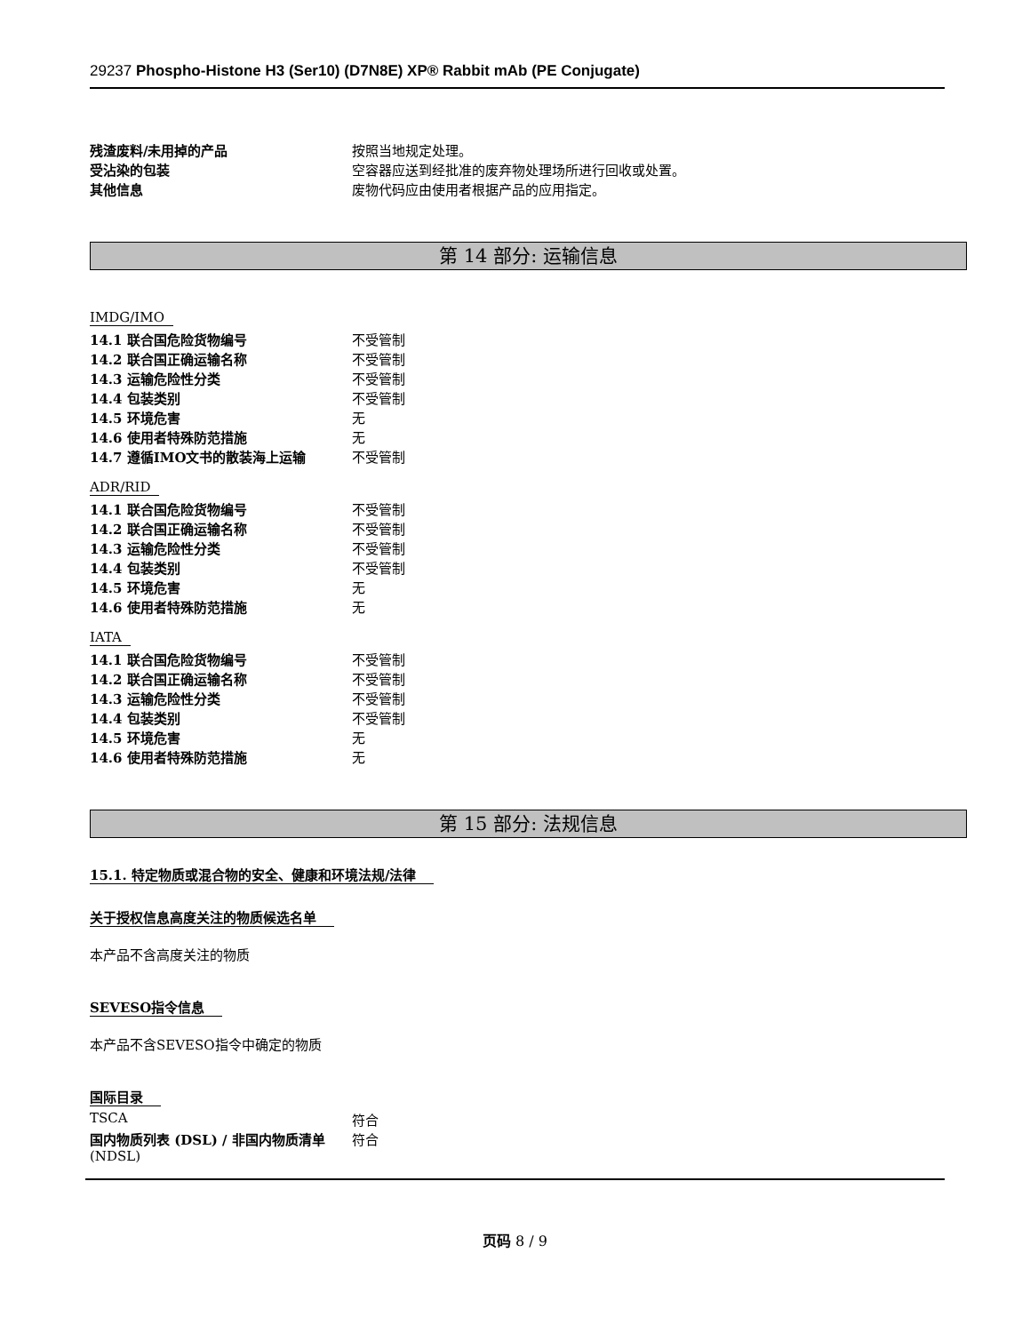29237 Phospho-Histone H3 (Ser10) (D7N8E) XP® Rabbit mAb (PE Conjugate)
| 残渣废料/未用掉的产品 | 按照当地规定处理。 |
| 受沾染的包装 | 空容器应送到经批准的废弃物处理场所进行回收或处置。 |
| 其他信息 | 废物代码应由使用者根据产品的应用指定。 |
第 14 部分: 运输信息
IMDG/IMO
| 14.1 联合国危险货物编号 | 不受管制 |
| 14.2 联合国正确运输名称 | 不受管制 |
| 14.3 运输危险性分类 | 不受管制 |
| 14.4 包装类别 | 不受管制 |
| 14.5 环境危害 | 无 |
| 14.6 使用者特殊防范措施 | 无 |
| 14.7 遵循IMO文书的散装海上运输 | 不受管制 |
ADR/RID
| 14.1 联合国危险货物编号 | 不受管制 |
| 14.2 联合国正确运输名称 | 不受管制 |
| 14.3 运输危险性分类 | 不受管制 |
| 14.4 包装类别 | 不受管制 |
| 14.5 环境危害 | 无 |
| 14.6 使用者特殊防范措施 | 无 |
IATA
| 14.1 联合国危险货物编号 | 不受管制 |
| 14.2 联合国正确运输名称 | 不受管制 |
| 14.3 运输危险性分类 | 不受管制 |
| 14.4 包装类别 | 不受管制 |
| 14.5 环境危害 | 无 |
| 14.6 使用者特殊防范措施 | 无 |
第 15 部分: 法规信息
15.1. 特定物质或混合物的安全、健康和环境法规/法律
关于授权信息高度关注的物质候选名单
本产品不含高度关注的物质
SEVESO指令信息
本产品不含SEVESO指令中确定的物质
国际目录
| TSCA | 符合 |
| 国内物质列表 (DSL) / 非国内物质清单 (NDSL) | 符合 |
页码 8 / 9